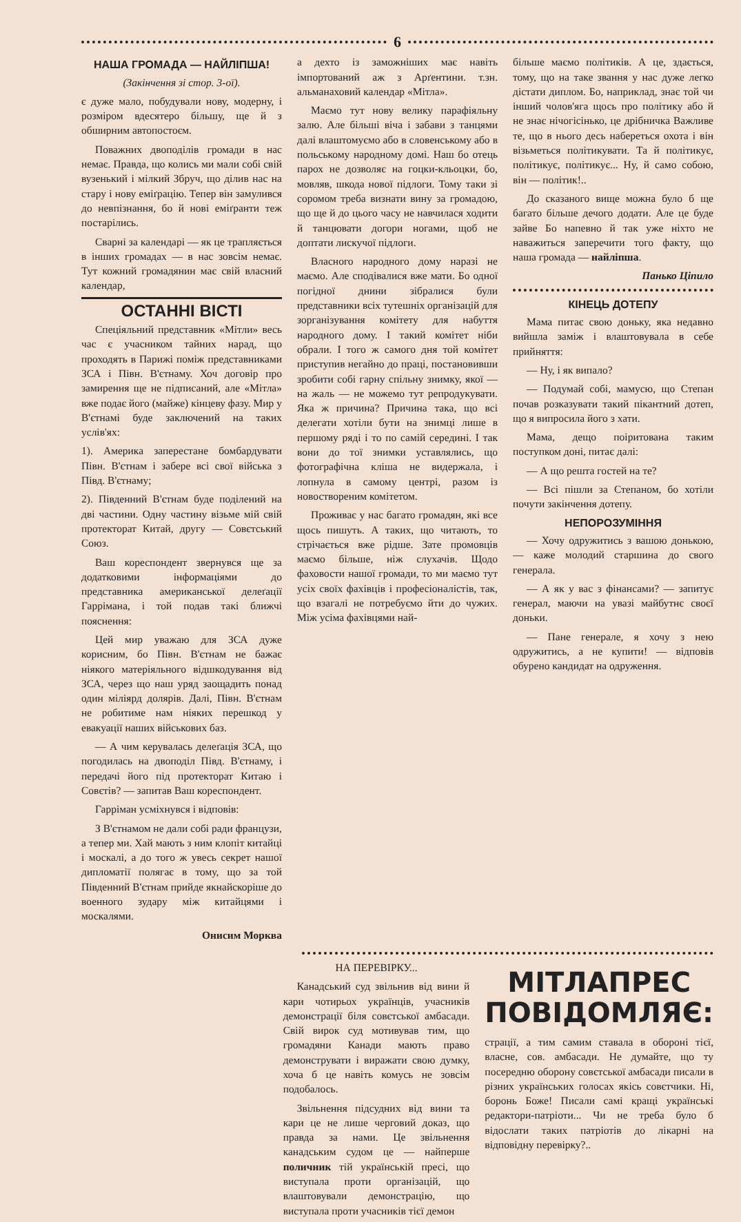6
НАША ГРОМАДА — НАЙЛІПША!
(Закінчення зі стор. 3-ої).
є дуже мало, побудували нову, модерну, і розміром вдесятеро більшу, ще й з обширним автопостоєм.
Поважних двоподілів громади в нас немає. Правда, що колись ми мали собі свій вузенький і мілкий Збруч, що ділив нас на стару і нову еміґрацію. Тепер він замулився до невпізнання, бо й нові еміґранти теж постарілись.
Сварні за календарі — як це трапляється в інших громадах — в нас зовсім немає. Тут кожний громадянин має свій власний календар,
ОСТАННІ ВІСТІ
Спеціяльний представник «Мітли» весь час є учасником тайних нарад, що проходять в Парижі поміж представниками ЗСА і Півн. В'єтнаму. Хоч договір про замирення ще не підписаний, але «Мітла» вже подає його (майже) кінцеву фазу. Мир у В'єтнамі буде заключений на таких услів'ях:
1). Америка заперестане бомбардувати Півн. В'єтнам і забере всі свої війська з Півд. В'єтнаму;
2). Південний В'єтнам буде поділений на дві частини. Одну частину візьме мій свій протекторат Китай, другу — Совєтський Союз.
Ваш кореспондент звернувся ще за додатковими інформаціями до представника американської делеґації Гаррімана, і той подав такі ближчі пояснення:
Цей мир уважаю для ЗСА дуже корисним, бо Півн. В'єтнам не бажає ніякого матеріяльного відшкодування від ЗСА, через що наш уряд заощадить понад один міліярд долярів. Далі, Півн. В'єтнам не робитиме нам ніяких перешкод у евакуації наших військових баз.
— А чим керувалась делеґація ЗСА, що погодилась на двоподіл Півд. В'єтнаму, і передачі його під протекторат Китаю і Совєтів? — запитав Ваш кореспондент.
Гарріман усміхнувся і відповів:
З В'єтнамом не дали собі ради французи, а тепер ми. Хай мають з ним клопіт китайці і москалі, а до того ж увесь секрет нашої дипломатії полягає в тому, що за той Південний В'єтнам прийде якнайскоріше до военного зудару між китайцями і москалями.
Онисим Морква
а дехто із заможніших має навіть імпортований аж з Арґентини. т.зн. альманаховий календар «Мітла».
Маємо тут нову велику парафіяльну залю. Але більші віча і забави з танцями далі влаштомуємо або в словенському або в польському народному домі. Наш бо отець парох не дозволяє на гоцки-кльоцки, бо, мовляв, шкода нової підлоги. Тому таки зі соромом треба визнати вину за громадою, що ще й до цього часу не навчилася ходити й танцювати догори ногами, щоб не доптати лискучої підлоги.
Власного народного дому наразі не маємо. Але сподівалися вже мати. Бо одної погідної днини зібралися були представники всіх тутешніх організацій для зорганізування комітету для набуття народного дому. І такий комітет ніби обрали. І того ж самого дня той комітет приступив негайно до праці, постановивши зробити собі гарну спільну знимку, якої — на жаль — не можемо тут репродукувати. Яка ж причина? Причина така, що всі делегати хотіли бути на знимці лише в першому ряді і то по самій середині. І так вони до тої знимки уставлялись, що фотографічна кліша не видержала, і лопнула в самому центрі, разом із новоствореним комітетом.
Проживає у нас багато громадян, які все щось пишуть. А таких, що читають, то стрічається вже рідше. Зате промовців маємо більше, ніж слухачів. Щодо фаховости нашої громади, то ми маємо тут усіх своїх фахівців і професіоналістів, так, що взагалі не потребуємо йти до чужих. Між усіма фахівцями най-
більше маємо політиків. А це, здається, тому, що на таке звання у нас дуже легко дістати диплом. Бо, наприклад, знає той чи інший чолов'яга щось про політику або й не знає нічогісінько, це дрібничка Важливе те, що в нього десь набереться охота і він візьметься політикувати. Та й політикує, політикує, політикує... Ну, й само собою, він — політик!..
До сказаного вище можна було б ще багато більше дечого додати. Але це буде зайве Бо напевно й так уже ніхто не наважиться заперечити того факту, що наша громада — найліпша.
Панько Ціпило
КІНЕЦЬ ДОТЕПУ
Мама питає свою доньку, яка недавно вийшла заміж і влаштовувала в себе прийняття:
— Ну, і як випало?
— Подумай собі, мамусю, що Степан почав розказувати такий пікантний дотеп, що я випросила його з хати.
Мама, дещо поіритована таким поступком доні, питає далі:
— А що решта гостей на те?
— Всі пішли за Степаном, бо хотіли почути закінчення дотепу.
НЕПОРОЗУМІННЯ
— Хочу одружитись з вашою донькою, — каже молодий старшина до свого генерала.
— А як у вас з фінансами? — запитує генерал, маючи на увазі майбутнє своєї доньки.
— Пане генерале, я хочу з нею одружитись, а не купити! — відповів обурено кандидат на одруження.
НА ПЕРЕВІРКУ...
Канадський суд звільнив від вини й кари чотирьох українців, учасників демонстрації біля совєтської амбасади. Свій вирок суд мотивував тим, що громадяни Канади мають право демонструвати і виражати свою думку, хоча б це навіть комусь не зовсім подобалось.
Звільнення підсудних від вини та кари це не лише черговий доказ, що правда за нами. Це звільнення канадським судом це — найперше поличник тій українській пресі, що виступала проти організацій, що влаштовували демонстрацію, що виступала проти учасників тієї демон
МІТЛАПРЕС
ПОВІДОМЛЯЄ:
страції, а тим самим ставала в обороні тієї, власне, сов. амбасади. Не думайте, що ту посередню оборону совєтської амбасади писали в різних українських голосах якісь совєтчики. Ні, боронь Боже! Писали самі кращі українські редактори-патріоти... Чи не треба було б відослати таких патріотів до лікарні на відповідну перевірку?..